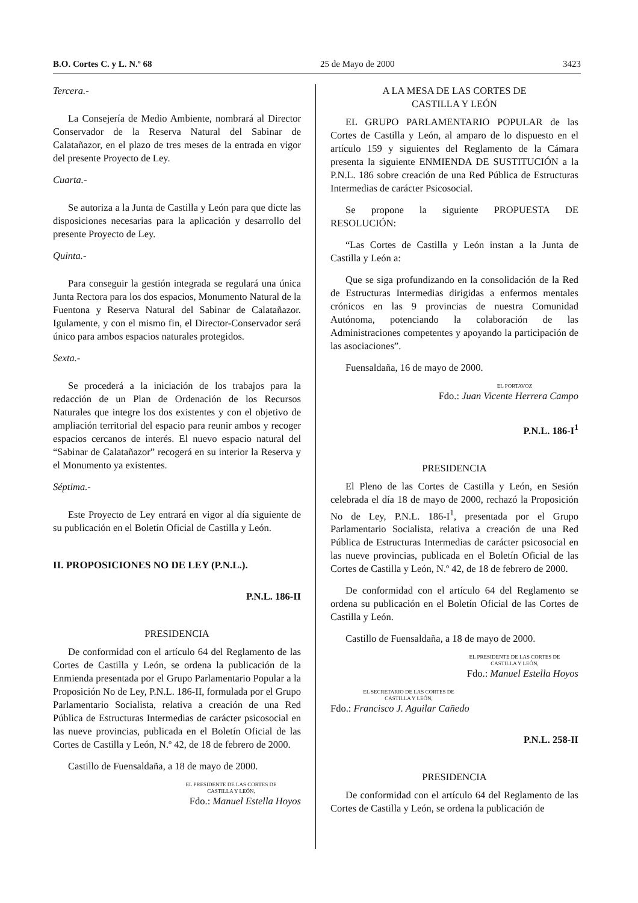B.O. Cortes C. y L. N.º 68 25 de Mayo de 2000 3423
Tercera.-
La Consejería de Medio Ambiente, nombrará al Director Conservador de la Reserva Natural del Sabinar de Calatañazor, en el plazo de tres meses de la entrada en vigor del presente Proyecto de Ley.
Cuarta.-
Se autoriza a la Junta de Castilla y León para que dicte las disposiciones necesarias para la aplicación y desarrollo del presente Proyecto de Ley.
Quinta.-
Para conseguir la gestión integrada se regulará una única Junta Rectora para los dos espacios, Monumento Natural de la Fuentona y Reserva Natural del Sabinar de Calatañazor. Igulamente, y con el mismo fin, el Director-Conservador será único para ambos espacios naturales protegidos.
Sexta.-
Se procederá a la iniciación de los trabajos para la redacción de un Plan de Ordenación de los Recursos Naturales que integre los dos existentes y con el objetivo de ampliación territorial del espacio para reunir ambos y recoger espacios cercanos de interés. El nuevo espacio natural del “Sabinar de Calatañazor” recogerá en su interior la Reserva y el Monumento ya existentes.
Séptima.-
Este Proyecto de Ley entrará en vigor al día siguiente de su publicación en el Boletín Oficial de Castilla y León.
II. PROPOSICIONES NO DE LEY (P.N.L.).
P.N.L. 186-II
PRESIDENCIA
De conformidad con el artículo 64 del Reglamento de las Cortes de Castilla y León, se ordena la publicación de la Enmienda presentada por el Grupo Parlamentario Popular a la Proposición No de Ley, P.N.L. 186-II, formulada por el Grupo Parlamentario Socialista, relativa a creación de una Red Pública de Estructuras Intermedias de carácter psicosocial en las nueve provincias, publicada en el Boletín Oficial de las Cortes de Castilla y León, N.º 42, de 18 de febrero de 2000.
Castillo de Fuensaldaña, a 18 de mayo de 2000.
EL PRESIDENTE DE LAS CORTES DE
CASTILLA Y LEÓN,
Fdo.: Manuel Estella Hoyos
A LA MESA DE LAS CORTES DE
CASTILLA Y LEÓN
EL GRUPO PARLAMENTARIO POPULAR de las Cortes de Castilla y León, al amparo de lo dispuesto en el artículo 159 y siguientes del Reglamento de la Cámara presenta la siguiente ENMIENDA DE SUSTITUCIÓN a la P.N.L. 186 sobre creación de una Red Pública de Estructuras Intermedias de carácter Psicosocial.
Se propone la siguiente PROPUESTA DE RESOLUCIÓN:
“Las Cortes de Castilla y León instan a la Junta de Castilla y León a:
Que se siga profundizando en la consolidación de la Red de Estructuras Intermedias dirigidas a enfermos mentales crónicos en las 9 provincias de nuestra Comunidad Autónoma, potenciando la colaboración de las Administraciones competentes y apoyando la participación de las asociaciones”.
Fuensaldaña, 16 de mayo de 2000.
EL PORTAVOZ
Fdo.: Juan Vicente Herrera Campo
P.N.L. 186-I<sup>1</sup>
PRESIDENCIA
El Pleno de las Cortes de Castilla y León, en Sesión celebrada el día 18 de mayo de 2000, rechazó la Proposición No de Ley, P.N.L. 186-I<sup>1</sup>, presentada por el Grupo Parlamentario Socialista, relativa a creación de una Red Pública de Estructuras Intermedias de carácter psicosocial en las nueve provincias, publicada en el Boletín Oficial de las Cortes de Castilla y León, N.º 42, de 18 de febrero de 2000.
De conformidad con el artículo 64 del Reglamento se ordena su publicación en el Boletín Oficial de las Cortes de Castilla y León.
Castillo de Fuensaldaña, a 18 de mayo de 2000.
EL PRESIDENTE DE LAS CORTES DE
CASTILLA Y LEÓN,
Fdo.: Manuel Estella Hoyos
EL SECRETARIO DE LAS CORTES DE
CASTILLA Y LEÓN,
Fdo.: Francisco J. Aguilar Cañedo
P.N.L. 258-II
PRESIDENCIA
De conformidad con el artículo 64 del Reglamento de las Cortes de Castilla y León, se ordena la publicación de